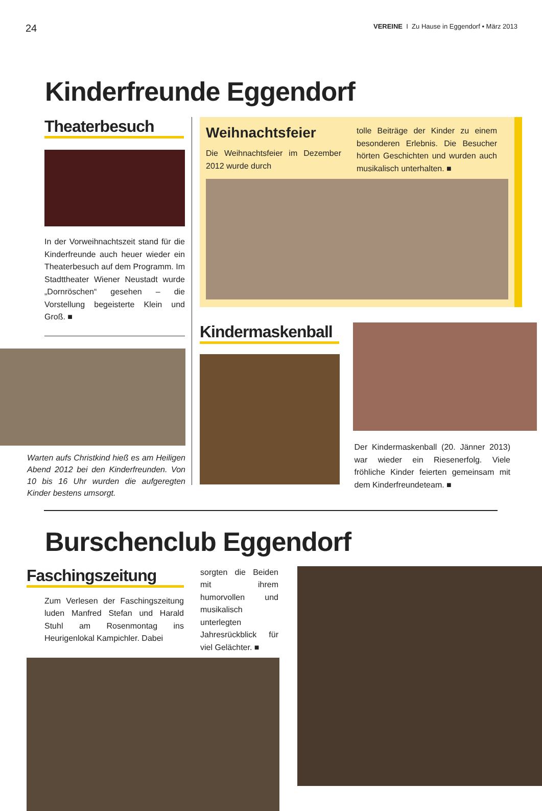24 VEREINE I Zu Hause in Eggendorf • März 2013
Kinderfreunde Eggendorf
Theaterbesuch
In der Vorweihnachtszeit stand für die Kinderfreunde auch heuer wieder ein Theaterbesuch auf dem Programm. Im Stadttheater Wiener Neustadt wurde „Dornröschen“ gesehen – die Vorstellung begeisterte Klein und Groß. ■
Warten aufs Christkind hieß es am Heiligen Abend 2012 bei den Kinderfreunden. Von 10 bis 16 Uhr wurden die aufgeregten Kinder bestens umsorgt.
Weihnachtsfeier
Die Weihnachtsfeier im Dezember 2012 wurde durch
tolle Beiträge der Kinder zu einem besonderen Erlebnis. Die Besucher hörten Geschichten und wurden auch musikalisch unterhalten. ■
Kindermaskenball
Der Kindermaskenball (20. Jänner 2013) war wieder ein Riesenerfolg. Viele fröhliche Kinder feierten gemeinsam mit dem Kinderfreundeteam. ■
Burschenclub Eggendorf
Faschingszeitung
Zum Verlesen der Faschingszeitung luden Manfred Stefan und Harald Stuhl am Rosenmontag ins Heurigenlokal Kampichler. Dabei
sorgten die Beiden mit ihrem humorvollen und musikalisch unterlegten Jahresrückblick für viel Gelächter. ■